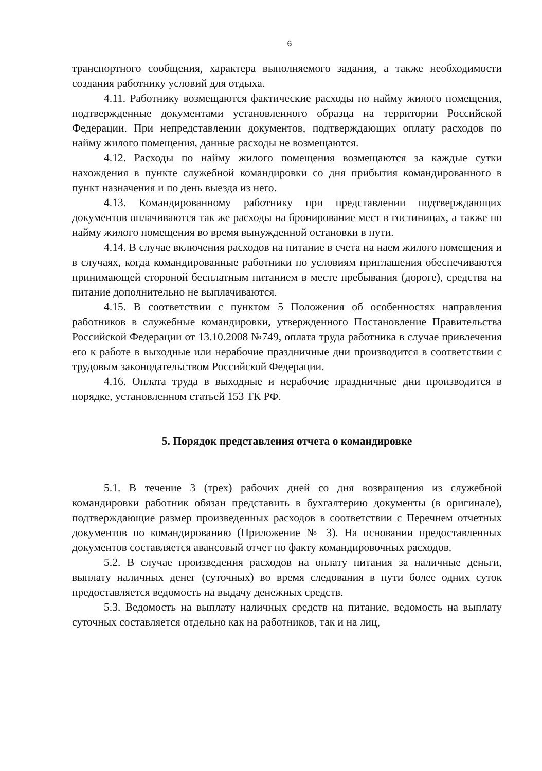6
транспортного сообщения, характера выполняемого задания, а также необходимости создания работнику условий для отдыха.
4.11. Работнику возмещаются фактические расходы по найму жилого помещения, подтвержденные документами установленного образца на территории Российской Федерации. При непредставлении документов, подтверждающих оплату расходов по найму жилого помещения, данные расходы не возмещаются.
4.12. Расходы по найму жилого помещения возмещаются за каждые сутки нахождения в пункте служебной командировки со дня прибытия командированного в пункт назначения и по день выезда из него.
4.13. Командированному работнику при представлении подтверждающих документов оплачиваются так же расходы на бронирование мест в гостиницах, а также по найму жилого помещения во время вынужденной остановки в пути.
4.14. В случае включения расходов на питание в счета на наем жилого помещения и в случаях, когда командированные работники по условиям приглашения обеспечиваются принимающей стороной бесплатным питанием в месте пребывания (дороге), средства на питание дополнительно не выплачиваются.
4.15. В соответствии с пунктом 5 Положения об особенностях направления работников в служебные командировки, утвержденного Постановление Правительства Российской Федерации от 13.10.2008 №749, оплата труда работника в случае привлечения его к работе в выходные или нерабочие праздничные дни производится в соответствии с трудовым законодательством Российской Федерации.
4.16. Оплата труда в выходные и нерабочие праздничные дни производится в порядке, установленном статьей 153 ТК РФ.
5. Порядок представления отчета о командировке
5.1. В течение 3 (трех) рабочих дней со дня возвращения из служебной командировки работник обязан представить в бухгалтерию документы (в оригинале), подтверждающие размер произведенных расходов в соответствии с Перечнем отчетных документов по командированию (Приложение № 3). На основании предоставленных документов составляется авансовый отчет по факту командировочных расходов.
5.2. В случае произведения расходов на оплату питания за наличные деньги, выплату наличных денег (суточных) во время следования в пути более одних суток предоставляется ведомость на выдачу денежных средств.
5.3. Ведомость на выплату наличных средств на питание, ведомость на выплату суточных составляется отдельно как на работников, так и на лиц,